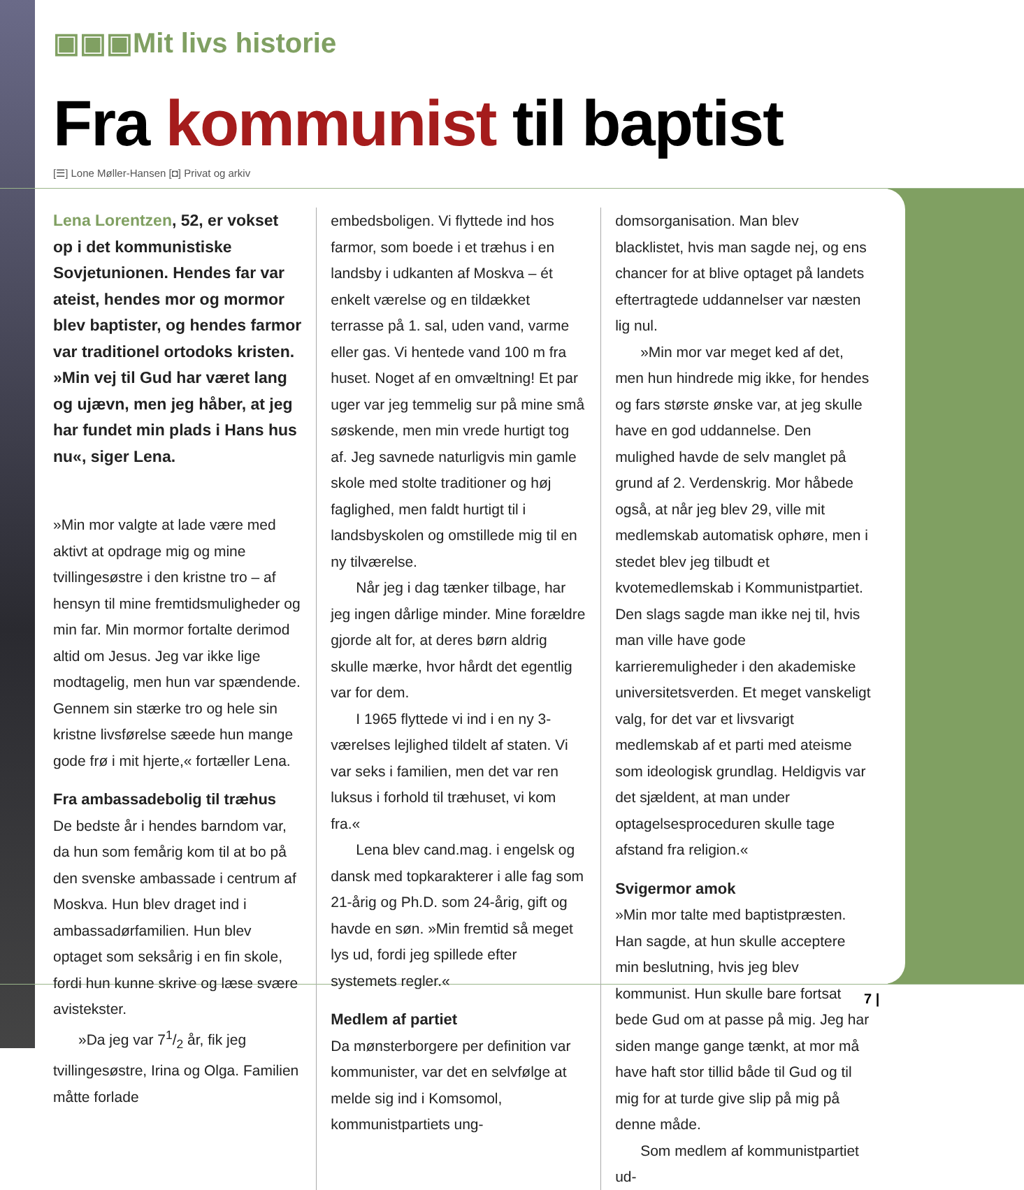▣▣▣Mit livs historie
Fra kommunist til baptist
[☰] Lone Møller-Hansen [◘] Privat og arkiv
Lena Lorentzen, 52, er vokset op i det kommunistiske Sovjetunionen. Hendes far var ateist, hendes mor og mormor blev baptister, og hendes farmor var traditionel ortodoks kristen. »Min vej til Gud har været lang og ujævn, men jeg håber, at jeg har fundet min plads i Hans hus nu«, siger Lena.
»Min mor valgte at lade være med aktivt at opdrage mig og mine tvillingesøstre i den kristne tro – af hensyn til mine fremtidsmuligheder og min far. Min mormor fortalte derimod altid om Jesus. Jeg var ikke lige modtagelig, men hun var spændende. Gennem sin stærke tro og hele sin kristne livsførelse sæede hun mange gode frø i mit hjerte,« fortæller Lena.
Fra ambassadebolig til træhus
De bedste år i hendes barndom var, da hun som femårig kom til at bo på den svenske ambassade i centrum af Moskva. Hun blev draget ind i ambassadørfamilien. Hun blev optaget som seksårig i en fin skole, fordi hun kunne skrive og læse svære avistekster.
»Da jeg var 71/2 år, fik jeg tvillingesøstre, Irina og Olga. Familien måtte forlade
embedsboligen. Vi flyttede ind hos farmor, som boede i et træhus i en landsby i udkanten af Moskva – ét enkelt værelse og en tildækket terrasse på 1. sal, uden vand, varme eller gas. Vi hentede vand 100 m fra huset. Noget af en omvæltning! Et par uger var jeg temmelig sur på mine små søskende, men min vrede hurtigt tog af. Jeg savnede naturligvis min gamle skole med stolte traditioner og høj faglighed, men faldt hurtigt til i landsbyskolen og omstillede mig til en ny tilværelse.
Når jeg i dag tænker tilbage, har jeg ingen dårlige minder. Mine forældre gjorde alt for, at deres børn aldrig skulle mærke, hvor hårdt det egentlig var for dem.
I 1965 flyttede vi ind i en ny 3-værelses lejlighed tildelt af staten. Vi var seks i familien, men det var ren luksus i forhold til træhuset, vi kom fra.«
Lena blev cand.mag. i engelsk og dansk med topkarakterer i alle fag som 21-årig og Ph.D. som 24-årig, gift og havde en søn. »Min fremtid så meget lys ud, fordi jeg spillede efter systemets regler.«
Medlem af partiet
Da mønsterborgere per definition var kommunister, var det en selvfølge at melde sig ind i Komsomol, kommunistpartiets ung-
domsorganisation. Man blev blacklistet, hvis man sagde nej, og ens chancer for at blive optaget på landets eftertragtede uddannelser var næsten lig nul.
»Min mor var meget ked af det, men hun hindrede mig ikke, for hendes og fars største ønske var, at jeg skulle have en god uddannelse. Den mulighed havde de selv manglet på grund af 2. Verdenskrig. Mor håbede også, at når jeg blev 29, ville mit medlemskab automatisk ophøre, men i stedet blev jeg tilbudt et kvotemedlemskab i Kommunistpartiet. Den slags sagde man ikke nej til, hvis man ville have gode karrieremuligheder i den akademiske universitetsverden. Et meget vanskeligt valg, for det var et livsvarigt medlemskab af et parti med ateisme som ideologisk grundlag. Heldigvis var det sjældent, at man under optagelsesproceduren skulle tage afstand fra religion.«
Svigermor amok
»Min mor talte med baptistpræsten. Han sagde, at hun skulle acceptere min beslutning, hvis jeg blev kommunist. Hun skulle bare fortsat bede Gud om at passe på mig. Jeg har siden mange gange tænkt, at mor må have haft stor tillid både til Gud og til mig for at turde give slip på mig på denne måde.
Som medlem af kommunistpartiet ud-
7 |